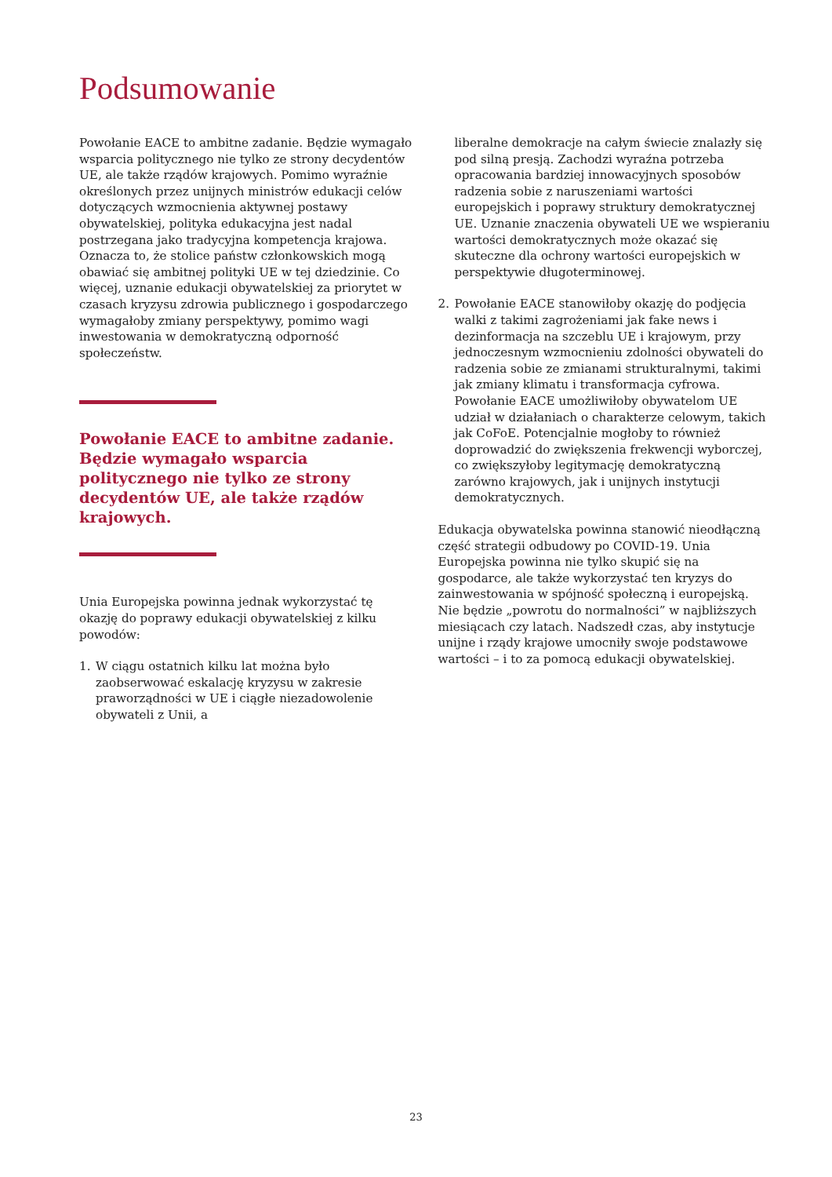Podsumowanie
Powołanie EACE to ambitne zadanie. Będzie wymagało wsparcia politycznego nie tylko ze strony decydentów UE, ale także rządów krajowych. Pomimo wyraźnie określonych przez unijnych ministrów edukacji celów dotyczących wzmocnienia aktywnej postawy obywatelskiej, polityka edukacyjna jest nadal postrzegana jako tradycyjna kompetencja krajowa. Oznacza to, że stolice państw członkowskich mogą obawiać się ambitnej polityki UE w tej dziedzinie. Co więcej, uznanie edukacji obywatelskiej za priorytet w czasach kryzysu zdrowia publicznego i gospodarczego wymagałoby zmiany perspektywy, pomimo wagi inwestowania w demokratyczną odporność społeczeństw.
Powołanie EACE to ambitne zadanie. Będzie wymagało wsparcia politycznego nie tylko ze strony decydentów UE, ale także rządów krajowych.
Unia Europejska powinna jednak wykorzystać tę okazję do poprawy edukacji obywatelskiej z kilku powodów:
1. W ciągu ostatnich kilku lat można było zaobserwować eskalację kryzysu w zakresie praworządności w UE i ciągłe niezadowolenie obywateli z Unii, a
liberalne demokracje na całym świecie znalazły się pod silną presją. Zachodzi wyraźna potrzeba opracowania bardziej innowacyjnych sposobów radzenia sobie z naruszeniami wartości europejskich i poprawy struktury demokratycznej UE. Uznanie znaczenia obywateli UE we wspieraniu wartości demokratycznych może okazać się skuteczne dla ochrony wartości europejskich w perspektywie długoterminowej.
2. Powołanie EACE stanowiłoby okazję do podjęcia walki z takimi zagrożeniami jak fake news i dezinformacja na szczeblu UE i krajowym, przy jednoczesnym wzmocnieniu zdolności obywateli do radzenia sobie ze zmianami strukturalnymi, takimi jak zmiany klimatu i transformacja cyfrowa. Powołanie EACE umożliwiłoby obywatelom UE udział w działaniach o charakterze celowym, takich jak CoFoE. Potencjalnie mogłoby to również doprowadzić do zwiększenia frekwencji wyborczej, co zwiększyłoby legitymację demokratyczną zarówno krajowych, jak i unijnych instytucji demokratycznych.
Edukacja obywatelska powinna stanowić nieodłączną część strategii odbudowy po COVID-19. Unia Europejska powinna nie tylko skupić się na gospodarce, ale także wykorzystać ten kryzys do zainwestowania w spójność społeczną i europejską. Nie będzie „powrotu do normalności” w najbliższych miesiącach czy latach. Nadszedł czas, aby instytucje unijne i rządy krajowe umocniły swoje podstawowe wartości – i to za pomocą edukacji obywatelskiej.
23